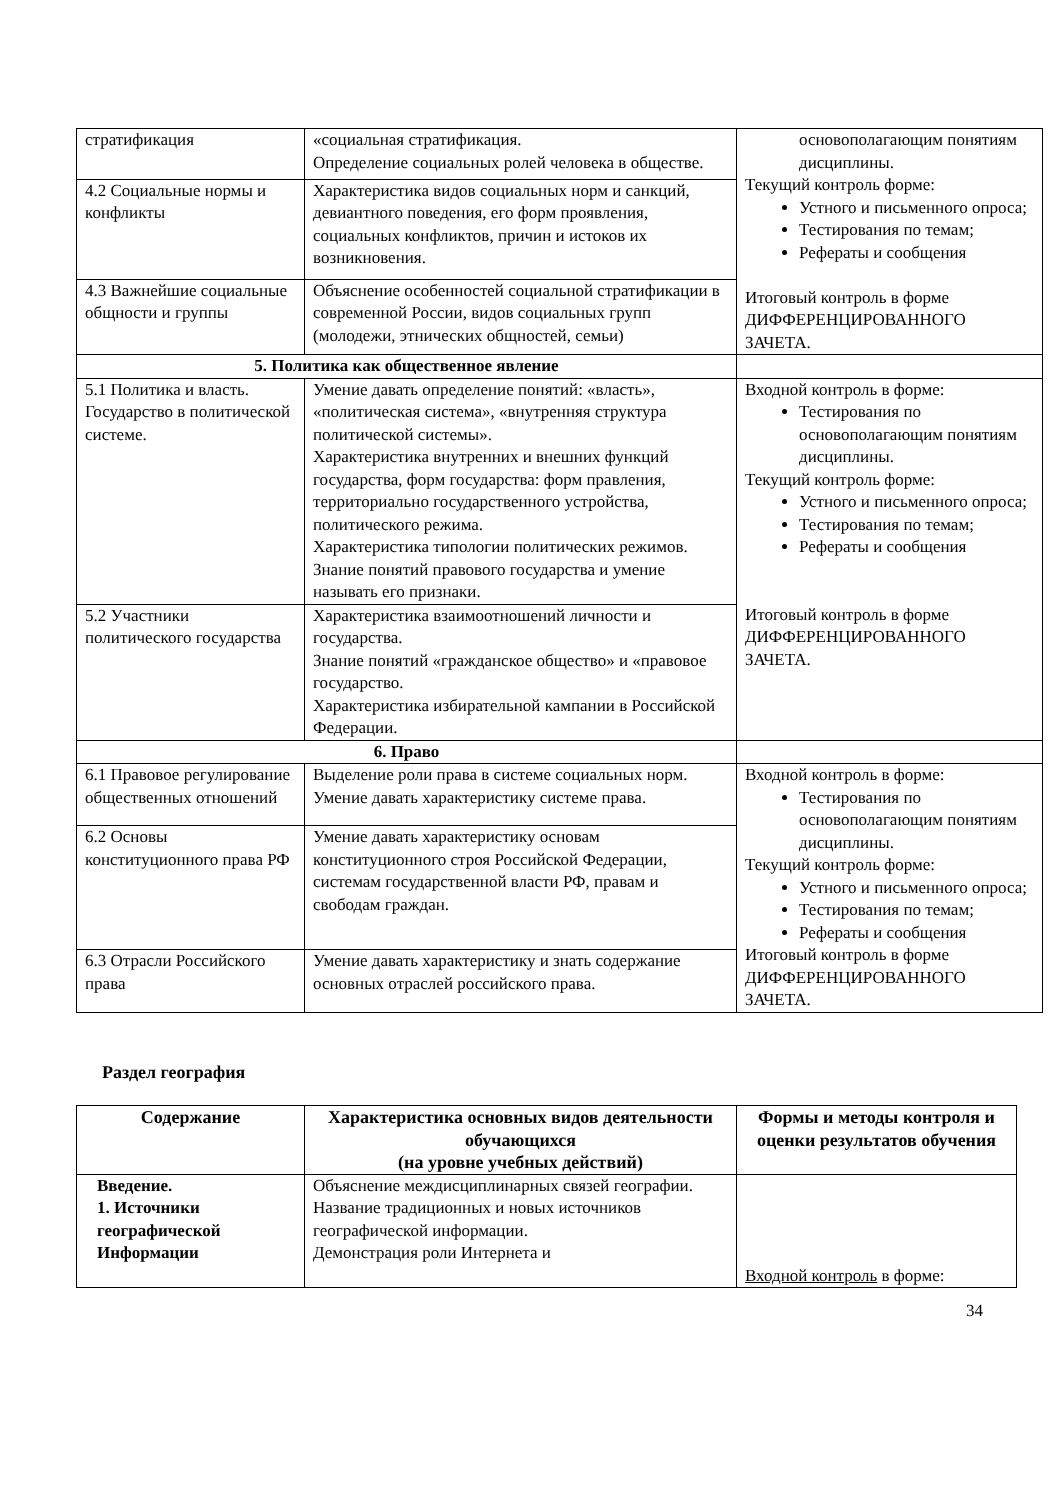| стратификация | «социальная стратификация. Определение социальных ролей человека в обществе. | основополагающим понятиям дисциплины. Текущий контроль форме: Устного и письменного опроса; Тестирования по темам; Рефераты и сообщения Итоговый контроль в форме ДИФФЕРЕНЦИРОВАННОГО ЗАЧЕТА. |
| 4.2 Социальные нормы и конфликты | Характеристика видов социальных норм и санкций, девиантного поведения, его форм проявления, социальных конфликтов, причин и истоков их возникновения. | |
| 4.3 Важнейшие социальные общности и группы | Объяснение особенностей социальной стратификации в современной России, видов социальных групп (молодежи, этнических общностей, семьи) | |
| 5. Политика как общественное явление | | |
| 5.1 Политика и власть. Государство в политической системе. | Умение давать определение понятий: «власть», «политическая система», «внутренняя структура политической системы». Характеристика внутренних и внешних функций государства, форм государства: форм правления, территориально государственного устройства, политического режима. Характеристика типологии политических режимов. Знание понятий правового государства и умение называть его признаки. | Входной контроль в форме: Тестирования по основополагающим понятиям дисциплины. Текущий контроль форме: Устного и письменного опроса; Тестирования по темам; Рефераты и сообщения Итоговый контроль в форме ДИФФЕРЕНЦИРОВАННОГО ЗАЧЕТА. |
| 5.2 Участники политического государства | Характеристика взаимоотношений личности и государства. Знание понятий «гражданское общество» и «правовое государство. Характеристика избирательной кампании в Российской Федерации. | |
| 6. Право | | |
| 6.1 Правовое регулирование общественных отношений | Выделение роли права в системе социальных норм. Умение давать характеристику системе права. | Входной контроль в форме: Тестирования по основополагающим понятиям дисциплины. Текущий контроль форме: Устного и письменного опроса; Тестирования по темам; Рефераты и сообщения Итоговый контроль в форме ДИФФЕРЕНЦИРОВАННОГО ЗАЧЕТА. |
| 6.2 Основы конституционного права РФ | Умение давать характеристику основам конституционного строя Российской Федерации, системам государственной власти РФ, правам и свободам граждан. | |
| 6.3 Отрасли Российского права | Умение давать характеристику и знать содержание основных отраслей российского права. | |
Раздел география
| Содержание | Характеристика основных видов деятельности обучающихся (на уровне учебных действий) | Формы и методы контроля и оценки результатов обучения |
| --- | --- | --- |
| Введение. 1. Источники географической Информации | Объяснение междисциплинарных связей географии. Название традиционных и новых источников географической информации. Демонстрация роли Интернета и | Входной контроль в форме: |
34